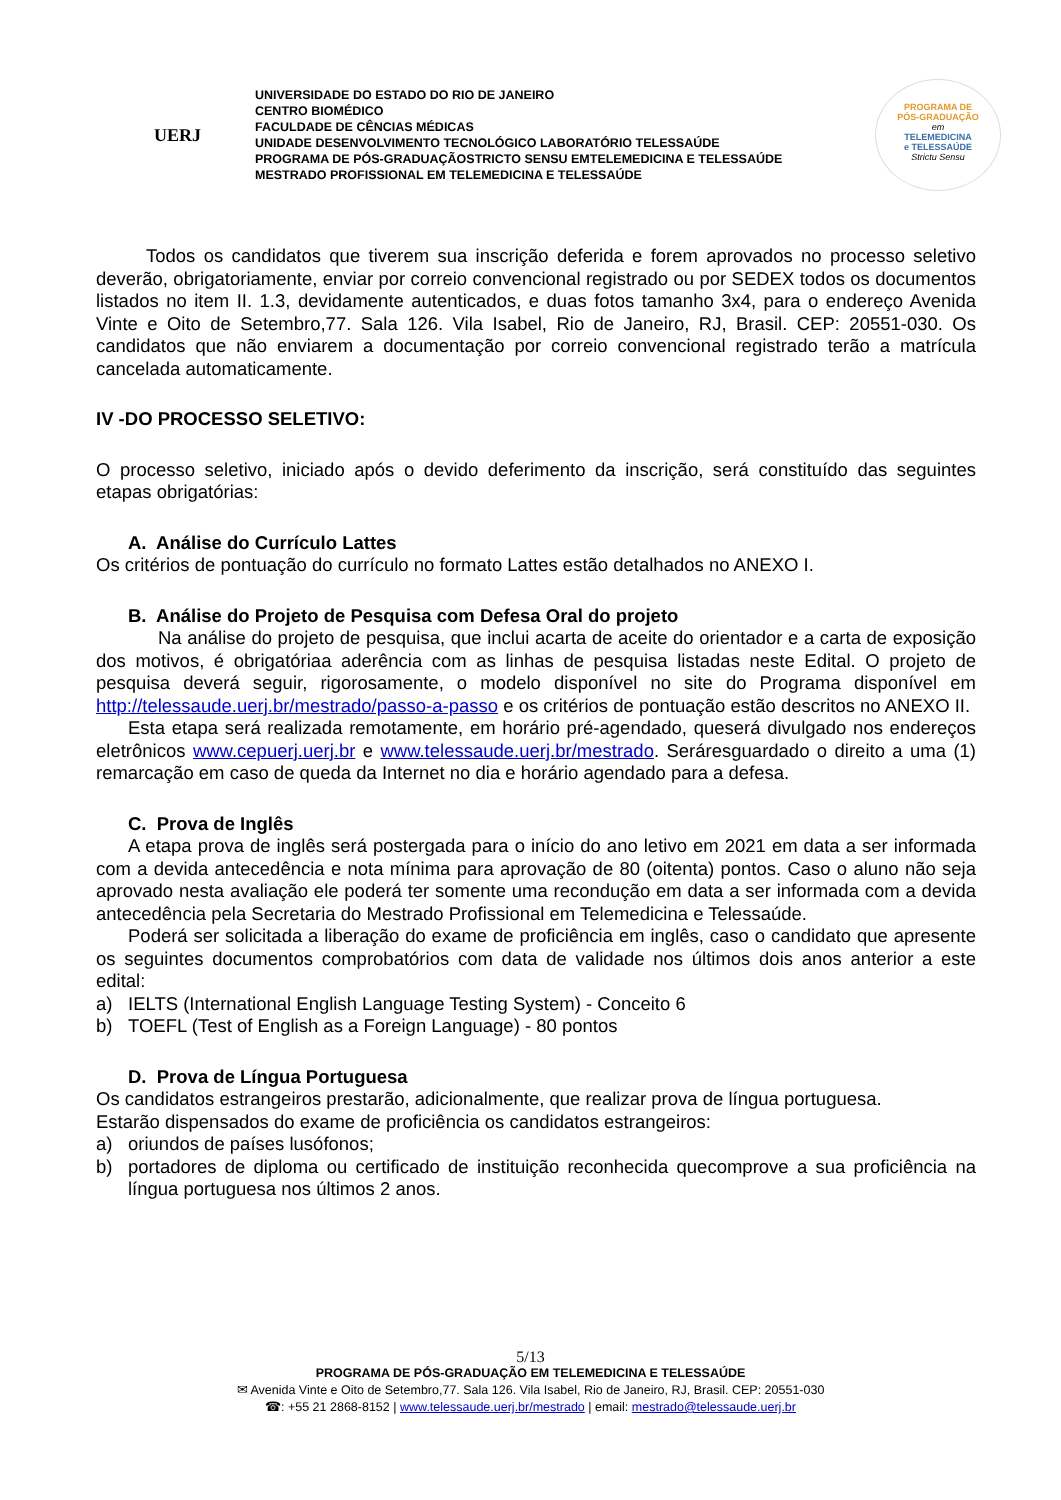UERJ
UNIVERSIDADE DO ESTADO DO RIO DE JANEIRO
CENTRO BIOMÉDICO
FACULDADE DE CÊNCIAS MÉDICAS
UNIDADE DESENVOLVIMENTO TECNOLÓGICO LABORATÓRIO TELESSAÚDE
PROGRAMA DE PÓS-GRADUAÇÃOSTRICTO SENSU EMTELEMEDICINA E TELESSAÚDE
MESTRADO PROFISSIONAL EM TELEMEDICINA E TELESSAÚDE
PROGRAMA DE
PÓS-GRADUAÇÃO
em
TELEMEDICINA
e TELESSAÚDE
Strictu Sensu
Todos os candidatos que tiverem sua inscrição deferida e forem aprovados no processo seletivo deverão, obrigatoriamente, enviar por correio convencional registrado ou por SEDEX todos os documentos listados no item II. 1.3, devidamente autenticados, e duas fotos tamanho 3x4, para o endereço Avenida Vinte e Oito de Setembro,77. Sala 126. Vila Isabel, Rio de Janeiro, RJ, Brasil. CEP: 20551-030. Os candidatos que não enviarem a documentação por correio convencional registrado terão a matrícula cancelada automaticamente.
IV -DO PROCESSO SELETIVO:
O processo seletivo, iniciado após o devido deferimento da inscrição, será constituído das seguintes etapas obrigatórias:
A. Análise do Currículo Lattes
Os critérios de pontuação do currículo no formato Lattes estão detalhados no ANEXO I.
B. Análise do Projeto de Pesquisa com Defesa Oral do projeto
Na análise do projeto de pesquisa, que inclui acarta de aceite do orientador e a carta de exposição dos motivos, é obrigatóriaa aderência com as linhas de pesquisa listadas neste Edital. O projeto de pesquisa deverá seguir, rigorosamente, o modelo disponível no site do Programa disponível em http://telessaude.uerj.br/mestrado/passo-a-passo e os critérios de pontuação estão descritos no ANEXO II.
Esta etapa será realizada remotamente, em horário pré-agendado, queserá divulgado nos endereços eletrônicos www.cepuerj.uerj.br e www.telessaude.uerj.br/mestrado. Seráresguardado o direito a uma (1) remarcação em caso de queda da Internet no dia e horário agendado para a defesa.
C. Prova de Inglês
A etapa prova de inglês será postergada para o início do ano letivo em 2021 em data a ser informada com a devida antecedência e nota mínima para aprovação de 80 (oitenta) pontos. Caso o aluno não seja aprovado nesta avaliação ele poderá ter somente uma recondução em data a ser informada com a devida antecedência pela Secretaria do Mestrado Profissional em Telemedicina e Telessaúde.
Poderá ser solicitada a liberação do exame de proficiência em inglês, caso o candidato que apresente os seguintes documentos comprobatórios com data de validade nos últimos dois anos anterior a este edital:
a) IELTS (International English Language Testing System) - Conceito 6
b) TOEFL (Test of English as a Foreign Language) - 80 pontos
D. Prova de Língua Portuguesa
Os candidatos estrangeiros prestarão, adicionalmente, que realizar prova de língua portuguesa.
Estarão dispensados do exame de proficiência os candidatos estrangeiros:
a) oriundos de países lusófonos;
b) portadores de diploma ou certificado de instituição reconhecida quecomprove a sua proficiência na língua portuguesa nos últimos 2 anos.
5/13
PROGRAMA DE PÓS-GRADUAÇÃO EM TELEMEDICINA E TELESSAÚDE
✉ Avenida Vinte e Oito de Setembro,77. Sala 126. Vila Isabel, Rio de Janeiro, RJ, Brasil. CEP: 20551-030
☎: +55 21 2868-8152 | www.telessaude.uerj.br/mestrado | email: mestrado@telessaude.uerj.br